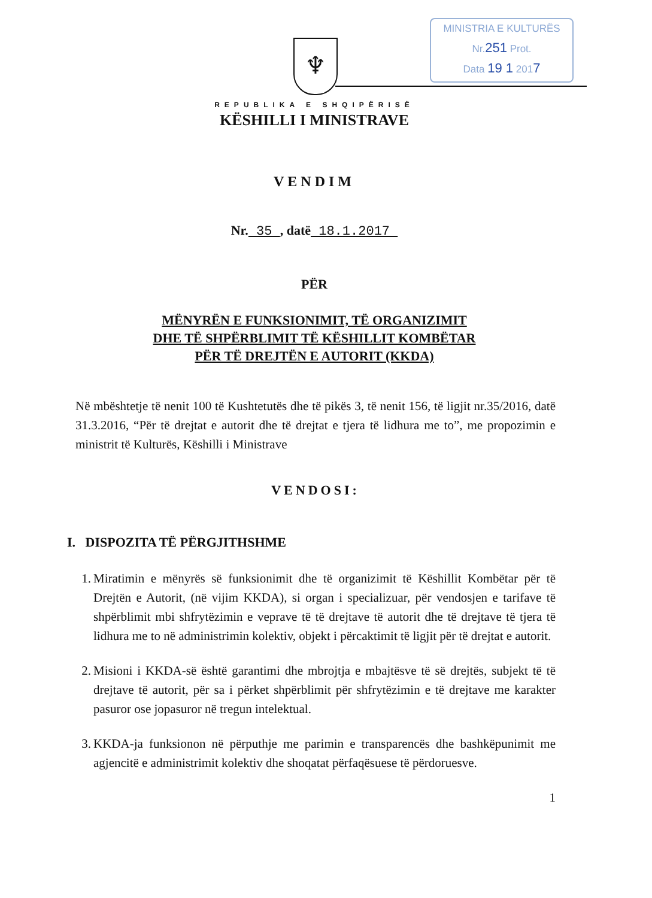MINISTRIA E KULTURËS
Nr.251 Prot.
Data 19 1 2017
♆
REPUBLIKA E SHQIPËRISË
KËSHILLI I MINISTRAVE
VENDIM
Nr. 35 , datë 18.1.2017
PËR
MËNYRËN E FUNKSIONIMIT, TË ORGANIZIMIT
DHE TË SHPËRBLIMIT TË KËSHILLIT KOMBËTAR
PËR TË DREJTËN E AUTORIT (KKDA)
Në mbështetje të nenit 100 të Kushtetutës dhe të pikës 3, të nenit 156, të ligjit nr.35/2016, datë 31.3.2016, “Për të drejtat e autorit dhe të drejtat e tjera të lidhura me to”, me propozimin e ministrit të Kulturës, Këshilli i Ministrave
VENDOSI:
I. DISPOZITA TË PËRGJITHSHME
1. Miratimin e mënyrës së funksionimit dhe të organizimit të Këshillit Kombëtar për të Drejtën e Autorit, (në vijim KKDA), si organ i specializuar, për vendosjen e tarifave të shpërblimit mbi shfrytëzimin e veprave të të drejtave të autorit dhe të drejtave të tjera të lidhura me to në administrimin kolektiv, objekt i përcaktimit të ligjit për të drejtat e autorit.
2. Misioni i KKDA-së është garantimi dhe mbrojtja e mbajtësve të së drejtës, subjekt të të drejtave të autorit, për sa i përket shpërblimit për shfrytëzimin e të drejtave me karakter pasuror ose jopasuror në tregun intelektual.
3. KKDA-ja funksionon në përputhje me parimin e transparencës dhe bashkëpunimit me agjencitë e administrimit kolektiv dhe shoqatat përfaqësuese të përdoruesve.
1